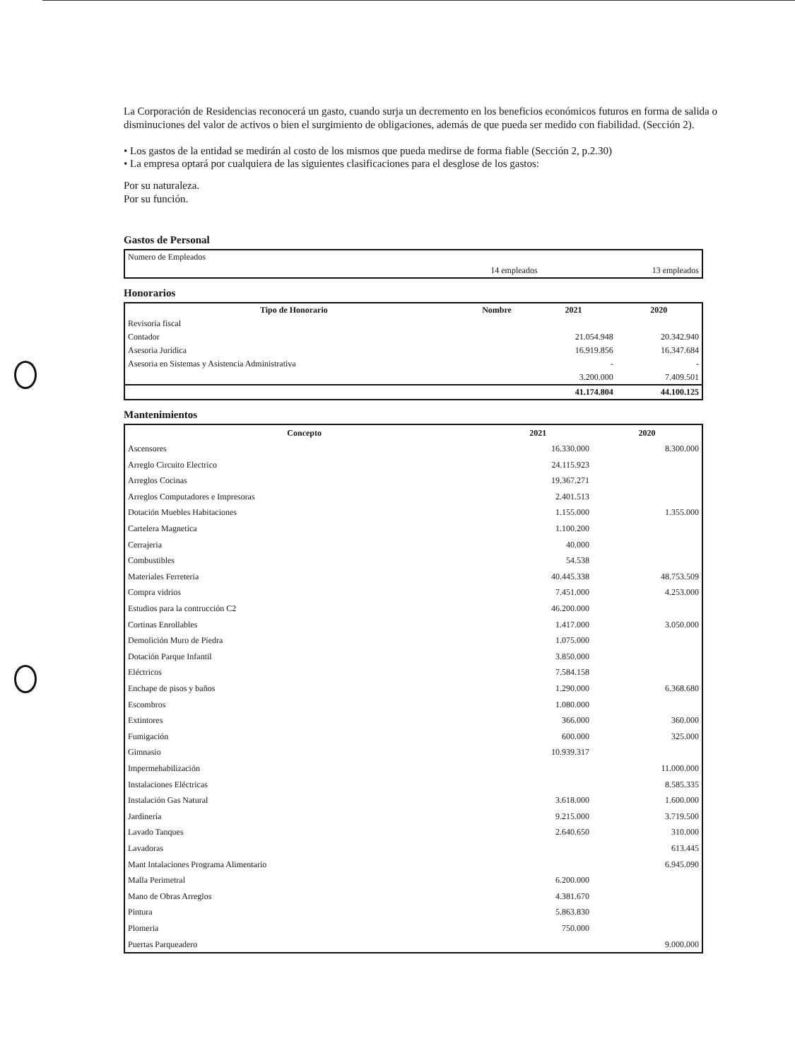La Corporación de Residencias reconocerá un gasto, cuando surja un decremento en los beneficios económicos futuros en forma de salida o disminuciones del valor de activos o bien el surgimiento de obligaciones, además de que pueda ser medido con fiabilidad. (Sección 2).
• Los gastos de la entidad se medirán al costo de los mismos que pueda medirse de forma fiable (Sección 2, p.2.30)
• La empresa optará por cualquiera de las siguientes clasificaciones para el desglose de los gastos:
Por su naturaleza.
Por su función.
Gastos de Personal
| Numero de Empleados | | |
| | 14 empleados | 13 empleados |
Honorarios
| Tipo de Honorario | Nombre | 2021 | 2020 |
| --- | --- | --- | --- |
| Revisoria fiscal | | | |
| Contador | | 21.054.948 | 20.342.940 |
| Asesoria Juridica | | 16.919.856 | 16.347.684 |
| Asesoria en Sistemas y Asistencia Administrativa | | - | - |
| | | 3.200.000 | 7.409.501 |
| | | 41.174.804 | 44.100.125 |
Mantenimientos
| Concepto | 2021 | 2020 |
| --- | --- | --- |
| Ascensores | 16.330.000 | 8.300.000 |
| Arreglo Circuito Electrico | 24.115.923 | |
| Arreglos Cocinas | 19.367.271 | |
| Arreglos Computadores e Impresoras | 2.401.513 | |
| Dotación Muebles Habitaciones | 1.155.000 | 1.355.000 |
| Cartelera Magnetica | 1.100.200 | |
| Cerrajeria | 40.000 | |
| Combustibles | 54.538 | |
| Materiales Ferreteria | 40.445.338 | 48.753.509 |
| Compra vidrios | 7.451.000 | 4.253.000 |
| Estudios para la contrucción C2 | 46.200.000 | |
| Cortinas Enrollables | 1.417.000 | 3.050.000 |
| Demolición Muro de Piedra | 1.075.000 | |
| Dotación Parque Infantil | 3.850.000 | |
| Eléctricos | 7.584.158 | |
| Enchape de pisos y baños | 1.290.000 | 6.368.680 |
| Escombros | 1.080.000 | |
| Extintores | 366.000 | 360.000 |
| Fumigación | 600.000 | 325.000 |
| Gimnasio | 10.939.317 | |
| Impermehabilización | | 11.000.000 |
| Instalaciones Eléctricas | | 8.585.335 |
| Instalación Gas Natural | 3.618.000 | 1.600.000 |
| Jardinería | 9.215.000 | 3.719.500 |
| Lavado Tanques | 2.640.650 | 310.000 |
| Lavadoras | | 613.445 |
| Mant Intalaciones Programa Alimentario | | 6.945.090 |
| Malla Perimetral | 6.200.000 | |
| Mano de Obras Arreglos | 4.381.670 | |
| Pintura | 5.863.830 | |
| Plomeria | 750.000 | |
| Puertas Parqueadero | | 9.000.000 |